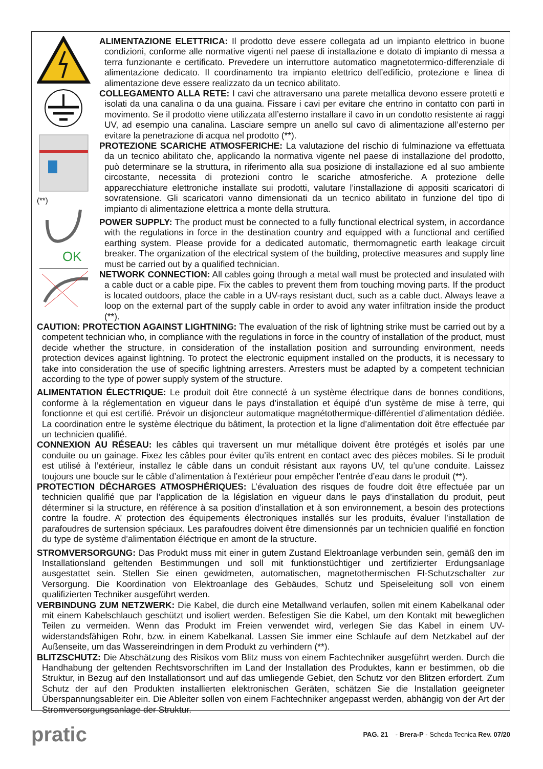(**)
OK
ALIMENTAZIONE ELETTRICA: Il prodotto deve essere collegata ad un impianto elettrico in buone condizioni, conforme alle normative vigenti nel paese di installazione e dotato di impianto di messa a terra funzionante e certificato. Prevedere un interruttore automatico magnetotermico-differenziale di alimentazione dedicato. Il coordinamento tra impianto elettrico dell’edificio, protezione e linea di alimentazione deve essere realizzato da un tecnico abilitato.
COLLEGAMENTO ALLA RETE: I cavi che attraversano una parete metallica devono essere protetti e isolati da una canalina o da una guaina. Fissare i cavi per evitare che entrino in contatto con parti in movimento. Se il prodotto viene utilizzata all’esterno installare il cavo in un condotto resistente ai raggi UV, ad esempio una canalina. Lasciare sempre un anello sul cavo di alimentazione all’esterno per evitare la penetrazione di acqua nel prodotto (**).
PROTEZIONE SCARICHE ATMOSFERICHE: La valutazione del rischio di fulminazione va effettuata da un tecnico abilitato che, applicando la normativa vigente nel paese di installazione del prodotto, può determinare se la struttura, in riferimento alla sua posizione di installazione ed al suo ambiente circostante, necessita di protezioni contro le scariche atmosferiche. A protezione delle apparecchiature elettroniche installate sui prodotti, valutare l’installazione di appositi scaricatori di sovratensione. Gli scaricatori vanno dimensionati da un tecnico abilitato in funzione del tipo di impianto di alimentazione elettrica a monte della struttura.
POWER SUPPLY: The product must be connected to a fully functional electrical system, in accordance with the regulations in force in the destination country and equipped with a functional and certified earthing system. Please provide for a dedicated automatic, thermomagnetic earth leakage circuit breaker. The organization of the electrical system of the building, protective measures and supply line must be carried out by a qualified technician.
NETWORK CONNECTION: All cables going through a metal wall must be protected and insulated with a cable duct or a cable pipe. Fix the cables to prevent them from touching moving parts. If the product is located outdoors, place the cable in a UV-rays resistant duct, such as a cable duct. Always leave a loop on the external part of the supply cable in order to avoid any water infiltration inside the product (**).
CAUTION: PROTECTION AGAINST LIGHTNING: The evaluation of the risk of lightning strike must be carried out by a competent technician who, in compliance with the regulations in force in the country of installation of the product, must decide whether the structure, in consideration of the installation position and surrounding environment, needs protection devices against lightning. To protect the electronic equipment installed on the products, it is necessary to take into consideration the use of specific lightning arresters. Arresters must be adapted by a competent technician according to the type of power supply system of the structure.
ALIMENTATION ÉLECTRIQUE: Le produit doit être connecté à un système électrique dans de bonnes conditions, conforme à la réglementation en vigueur dans le pays d’installation et équipé d’un système de mise à terre, qui fonctionne et qui est certifié. Prévoir un disjoncteur automatique magnétothermique-différentiel d’alimentation dédiée. La coordination entre le système électrique du bâtiment, la protection et la ligne d’alimentation doit être effectuée par un technicien qualifié.
CONNEXION AU RÉSEAU: les câbles qui traversent un mur métallique doivent être protégés et isolés par une conduite ou un gainage. Fixez les câbles pour éviter qu’ils entrent en contact avec des pièces mobiles. Si le produit est utilisé à l’extérieur, installez le câble dans un conduit résistant aux rayons UV, tel qu’une conduite. Laissez toujours une boucle sur le câble d’alimentation à l’extérieur pour empêcher l’entrée d’eau dans le produit (**).
PROTECTION DÉCHARGES ATMOSPHÉRIQUES: L’évaluation des risques de foudre doit être effectuée par un technicien qualifié que par l’application de la législation en vigueur dans le pays d’installation du produit, peut déterminer si la structure, en référence à sa position d’installation et à son environnement, a besoin des protections contre la foudre. A’ protection des équipements électroniques installés sur les produits, évaluer l’installation de parafoudres de surtension spéciaux. Les parafoudres doivent être dimensionnés par un technicien qualifié en fonction du type de système d’alimentation éléctrique en amont de la structure.
STROMVERSORGUNG: Das Produkt muss mit einer in gutem Zustand Elektroanlage verbunden sein, gemäß den im Installationsland geltenden Bestimmungen und soll mit funktionstüchtiger und zertifizierter Erdungsanlage ausgestattet sein. Stellen Sie einen gewidmeten, automatischen, magnetothermischen FI-Schutzschalter zur Versorgung. Die Koordination von Elektroanlage des Gebäudes, Schutz und Speiseleitung soll von einem qualifizierten Techniker ausgeführt werden.
VERBINDUNG ZUM NETZWERK: Die Kabel, die durch eine Metallwand verlaufen, sollen mit einem Kabelkanal oder mit einem Kabelschlauch geschützt und isoliert werden. Befestigen Sie die Kabel, um den Kontakt mit beweglichen Teilen zu vermeiden. Wenn das Produkt im Freien verwendet wird, verlegen Sie das Kabel in einem UV- widerstandsfähigen Rohr, bzw. in einem Kabelkanal. Lassen Sie immer eine Schlaufe auf dem Netzkabel auf der Außenseite, um das Wassereindringen in dem Produkt zu verhindern (**).
BLITZSCHUTZ: Die Abschätzung des Risikos vom Blitz muss von einem Fachtechniker ausgeführt werden. Durch die Handhabung der geltenden Rechtsvorschriften im Land der Installation des Produktes, kann er bestimmen, ob die Struktur, in Bezug auf den Installationsort und auf das umliegende Gebiet, den Schutz vor den Blitzen erfordert. Zum Schutz der auf den Produkten installierten elektronischen Geräten, schätzen Sie die Installation geeigneter Überspannungsableiter ein. Die Ableiter sollen von einem Fachtechniker angepasst werden, abhängig von der Art der Stromversorgungsanlage der Struktur.
pratic
PAG. 21 - Brera-P - Scheda Tecnica Rev. 07/20